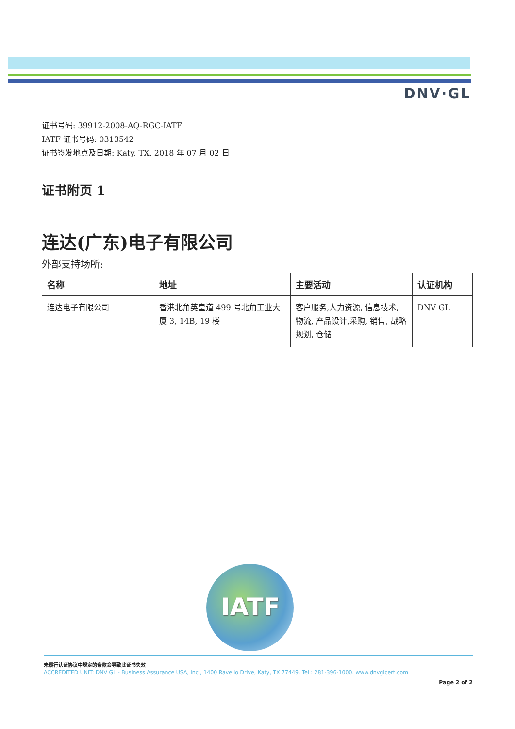DNV·GL
证书号码: 39912-2008-AQ-RGC-IATF
IATF 证书号码: 0313542
证书签发地点及日期: Katy, TX. 2018 年 07 月 02 日
证书附页 1
连达(广东)电子有限公司
外部支持场所:
| 名称 | 地址 | 主要活动 | 认证机构 |
| --- | --- | --- | --- |
| 连达电子有限公司 | 香港北角英皇道 499 号北角工业大厦 3, 14B, 19 楼 | 客户服务,人力资源, 信息技术, 物流, 产品设计,采购, 销售, 战略规划, 仓储 | DNV GL |
IATF
未履行认证协议中规定的条款会导致此证书失效
ACCREDITED UNIT: DNV GL - Business Assurance USA, Inc., 1400 Ravello Drive, Katy, TX 77449. Tel.: 281-396-1000. www.dnvglcert.com
Page 2 of 2